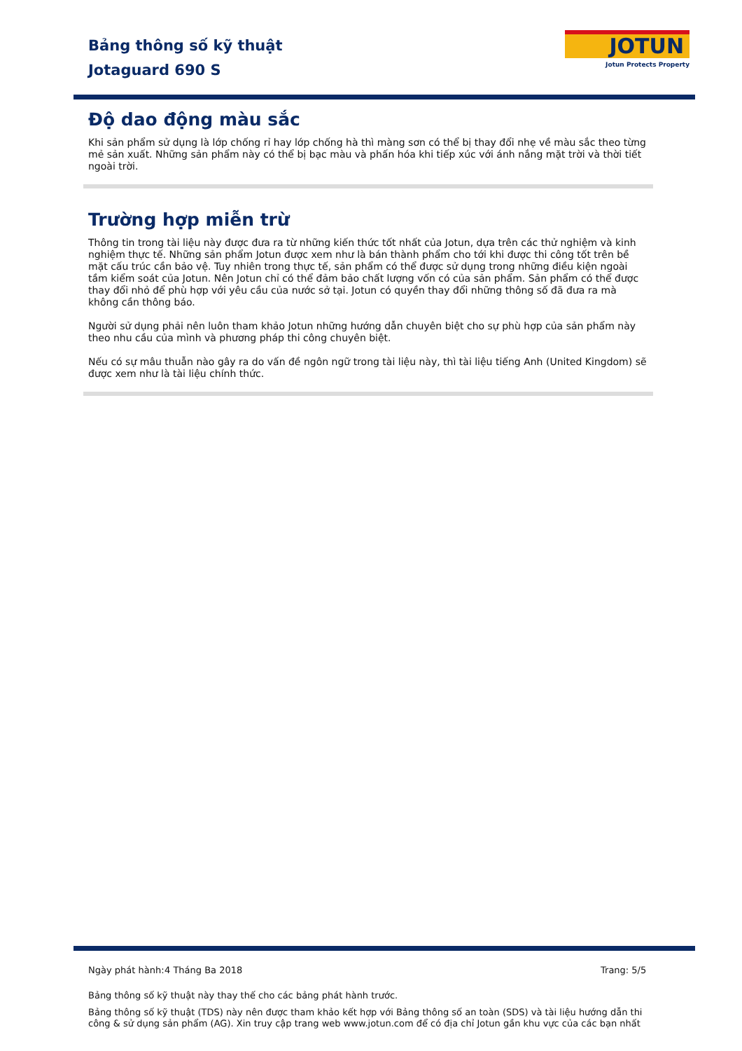Bảng thông số kỹ thuật
Jotaguard 690 S
JOTUN
Jotun Protects Property
Độ dao động màu sắc
Khi sản phẩm sử dụng là lớp chống rỉ hay lớp chống hà thì màng sơn có thể bị thay đổi nhẹ về màu sắc theo từng mẻ sản xuất. Những sản phẩm này có thể bị bạc màu và phấn hóa khi tiếp xúc với ánh nắng mặt trời và thời tiết ngoài trời.
Trường hợp miễn trừ
Thông tin trong tài liệu này được đưa ra từ những kiến thức tốt nhất của Jotun, dựa trên các thử nghiệm và kinh nghiệm thực tế. Những sản phẩm Jotun được xem như là bán thành phẩm cho tới khi được thi công tốt trên bề mặt cấu trúc cần bảo vệ. Tuy nhiên trong thực tế, sản phẩm có thể được sử dụng trong những điều kiện ngoài tầm kiểm soát của Jotun. Nên Jotun chỉ có thể đảm bảo chất lượng vốn có của sản phẩm. Sản phẩm có thể được thay đổi nhỏ để phù hợp với yêu cầu của nước sở tại. Jotun có quyền thay đổi những thông số đã đưa ra mà không cần thông báo.
Người sử dụng phải nên luôn tham khảo Jotun những hướng dẫn chuyên biệt cho sự phù hợp của sản phẩm này theo nhu cầu của mình và phương pháp thi công chuyên biệt.
Nếu có sự mâu thuẫn nào gây ra do vấn đề ngôn ngữ trong tài liệu này, thì tài liệu tiếng Anh (United Kingdom) sẽ được xem như là tài liệu chính thức.
Ngày phát hành:
4 Tháng Ba 2018 Trang: 5/5
Bảng thông số kỹ thuật này thay thế cho các bảng phát hành trước.
Bảng thông số kỹ thuật (TDS) này nên được tham khảo kết hợp với Bảng thông số an toàn (SDS) và tài liệu hướng dẫn thi công & sử dụng sản phẩm (AG). Xin truy cập trang web www.jotun.com để có địa chỉ Jotun gần khu vực của các bạn nhất